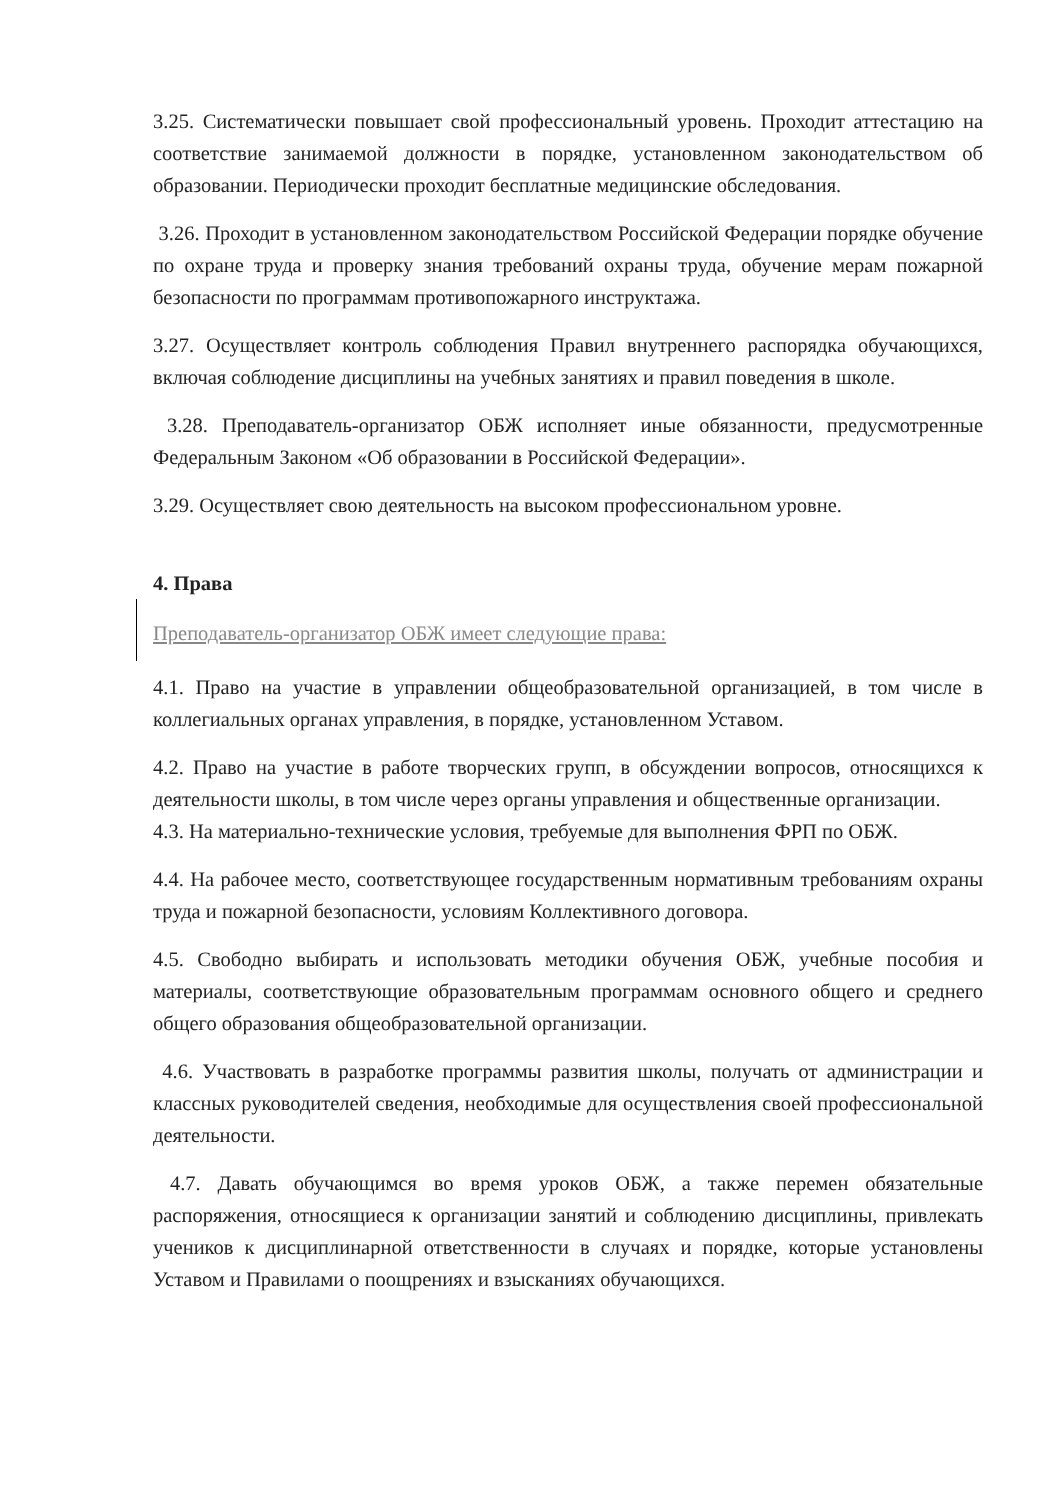3.25. Систематически повышает свой профессиональный уровень. Проходит аттестацию на соответствие занимаемой должности в порядке, установленном законодательством об образовании. Периодически проходит бесплатные медицинские обследования.
3.26. Проходит в установленном законодательством Российской Федерации порядке обучение по охране труда и проверку знания требований охраны труда, обучение мерам пожарной безопасности по программам противопожарного инструктажа.
3.27. Осуществляет контроль соблюдения Правил внутреннего распорядка обучающихся, включая соблюдение дисциплины на учебных занятиях и правил поведения в школе.
3.28. Преподаватель-организатор ОБЖ исполняет иные обязанности, предусмотренные Федеральным Законом «Об образовании в Российской Федерации».
3.29. Осуществляет свою деятельность на высоком профессиональном уровне.
4. Права
Преподаватель-организатор ОБЖ имеет следующие права:
4.1. Право на участие в управлении общеобразовательной организацией, в том числе в коллегиальных органах управления, в порядке, установленном Уставом.
4.2. Право на участие в работе творческих групп, в обсуждении вопросов, относящихся к деятельности школы, в том числе через органы управления и общественные организации.
4.3. На материально-технические условия, требуемые для выполнения ФРП по ОБЖ.
4.4. На рабочее место, соответствующее государственным нормативным требованиям охраны труда и пожарной безопасности, условиям Коллективного договора.
4.5. Свободно выбирать и использовать методики обучения ОБЖ, учебные пособия и материалы, соответствующие образовательным программам основного общего и среднего общего образования общеобразовательной организации.
4.6. Участвовать в разработке программы развития школы, получать от администрации и классных руководителей сведения, необходимые для осуществления своей профессиональной деятельности.
4.7. Давать обучающимся во время уроков ОБЖ, а также перемен обязательные распоряжения, относящиеся к организации занятий и соблюдению дисциплины, привлекать учеников к дисциплинарной ответственности в случаях и порядке, которые установлены Уставом и Правилами о поощрениях и взысканиях обучающихся.